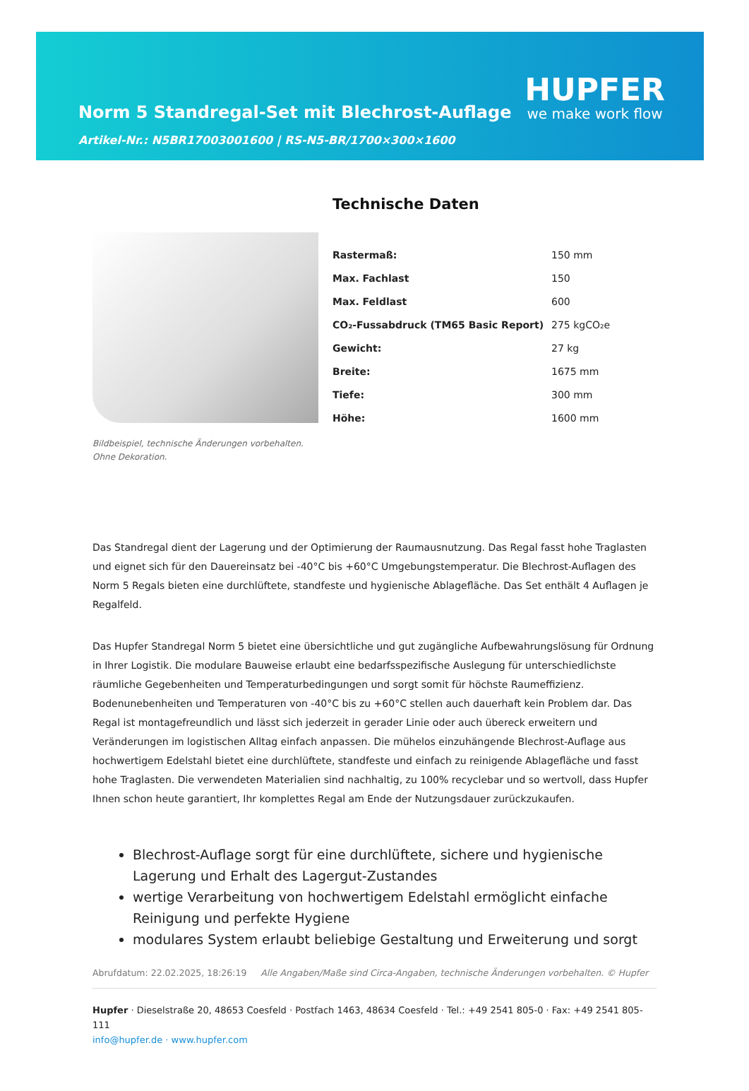Norm 5 Standregal-Set mit Blechrost-Auflage
Artikel-Nr.: N5BR17003001600 | RS-N5-BR/1700×300×1600
HUPFER
we make work flow
Bildbeispiel, technische Änderungen vorbehalten.
Ohne Dekoration.
Technische Daten
| Rastermaß: | 150 mm |
| Max. Fachlast | 150 |
| Max. Feldlast | 600 |
| CO₂-Fussabdruck (TM65 Basic Report) | 275 kgCO₂e |
| Gewicht: | 27 kg |
| Breite: | 1675 mm |
| Tiefe: | 300 mm |
| Höhe: | 1600 mm |
Das Standregal dient der Lagerung und der Optimierung der Raumausnutzung. Das Regal fasst hohe Traglasten und eignet sich für den Dauereinsatz bei -40°C bis +60°C Umgebungstemperatur. Die Blechrost-Auflagen des Norm 5 Regals bieten eine durchlüftete, standfeste und hygienische Ablagefläche. Das Set enthält 4 Auflagen je Regalfeld.
Das Hupfer Standregal Norm 5 bietet eine übersichtliche und gut zugängliche Aufbewahrungslösung für Ordnung in Ihrer Logistik. Die modulare Bauweise erlaubt eine bedarfsspezifische Auslegung für unterschiedlichste räumliche Gegebenheiten und Temperaturbedingungen und sorgt somit für höchste Raumeffizienz. Bodenunebenheiten und Temperaturen von -40°C bis zu +60°C stellen auch dauerhaft kein Problem dar. Das Regal ist montagefreundlich und lässt sich jederzeit in gerader Linie oder auch übereck erweitern und Veränderungen im logistischen Alltag einfach anpassen. Die mühelos einzuhängende Blechrost-Auflage aus hochwertigem Edelstahl bietet eine durchlüftete, standfeste und einfach zu reinigende Ablagefläche und fasst hohe Traglasten. Die verwendeten Materialien sind nachhaltig, zu 100% recyclebar und so wertvoll, dass Hupfer Ihnen schon heute garantiert, Ihr komplettes Regal am Ende der Nutzungsdauer zurückzukaufen.
Blechrost-Auflage sorgt für eine durchlüftete, sichere und hygienische Lagerung und Erhalt des Lagergut-Zustandes
wertige Verarbeitung von hochwertigem Edelstahl ermöglicht einfache Reinigung und perfekte Hygiene
modulares System erlaubt beliebige Gestaltung und Erweiterung und sorgt
Abrufdatum: 22.02.2025, 18:26:19 Alle Angaben/Maße sind Circa-Angaben, technische Änderungen vorbehalten. © Hupfer
Hupfer · Dieselstraße 20, 48653 Coesfeld · Postfach 1463, 48634 Coesfeld · Tel.: +49 2541 805-0 · Fax: +49 2541 805-111
info@hupfer.de · www.hupfer.com